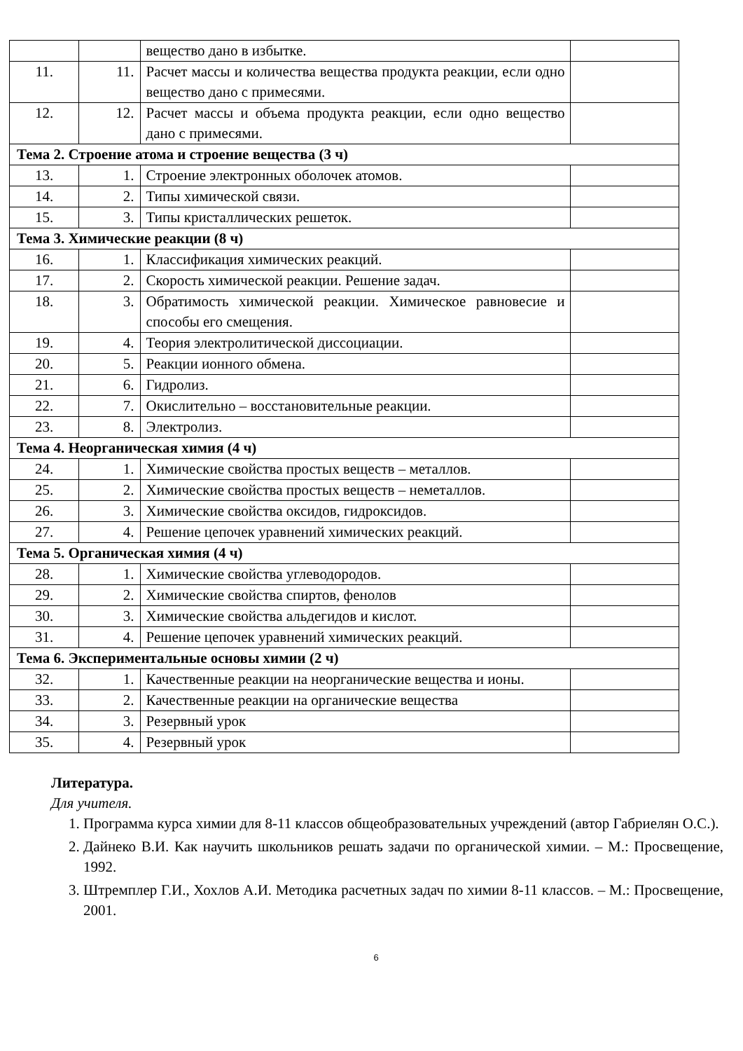| | | вещество дано в избытке. | |
| 11. | 11. | Расчет массы и количества вещества продукта реакции, если одно вещество дано с примесями. | |
| 12. | 12. | Расчет массы и объема продукта реакции, если одно вещество дано с примесями. | |
| Тема 2. Строение атома и строение вещества (3 ч) | | | |
| 13. | 1. | Строение электронных оболочек атомов. | |
| 14. | 2. | Типы химической связи. | |
| 15. | 3. | Типы кристаллических решеток. | |
| Тема 3. Химические реакции (8 ч) | | | |
| 16. | 1. | Классификация химических реакций. | |
| 17. | 2. | Скорость химической реакции. Решение задач. | |
| 18. | 3. | Обратимость химической реакции. Химическое равновесие и способы его смещения. | |
| 19. | 4. | Теория электролитической диссоциации. | |
| 20. | 5. | Реакции ионного обмена. | |
| 21. | 6. | Гидролиз. | |
| 22. | 7. | Окислительно – восстановительные реакции. | |
| 23. | 8. | Электролиз. | |
| Тема 4. Неорганическая химия (4 ч) | | | |
| 24. | 1. | Химические свойства простых веществ – металлов. | |
| 25. | 2. | Химические свойства простых веществ – неметаллов. | |
| 26. | 3. | Химические свойства оксидов, гидроксидов. | |
| 27. | 4. | Решение цепочек уравнений химических реакций. | |
| Тема 5. Органическая химия (4 ч) | | | |
| 28. | 1. | Химические свойства углеводородов. | |
| 29. | 2. | Химические свойства спиртов, фенолов | |
| 30. | 3. | Химические свойства альдегидов и кислот. | |
| 31. | 4. | Решение цепочек уравнений химических реакций. | |
| Тема 6. Экспериментальные основы химии (2 ч) | | | |
| 32. | 1. | Качественные реакции на неорганические вещества и ионы. | |
| 33. | 2. | Качественные реакции на органические вещества | |
| 34. | 3. | Резервный урок | |
| 35. | 4. | Резервный урок | |
Литература.
Для учителя.
1. Программа курса химии для 8-11 классов общеобразовательных учреждений (автор Габриелян О.С.).
2. Дайнеко В.И. Как научить школьников решать задачи по органической химии. – М.: Просвещение, 1992.
3. Штремплер Г.И., Хохлов А.И. Методика расчетных задач по химии 8-11 классов. – М.: Просвещение, 2001.
6